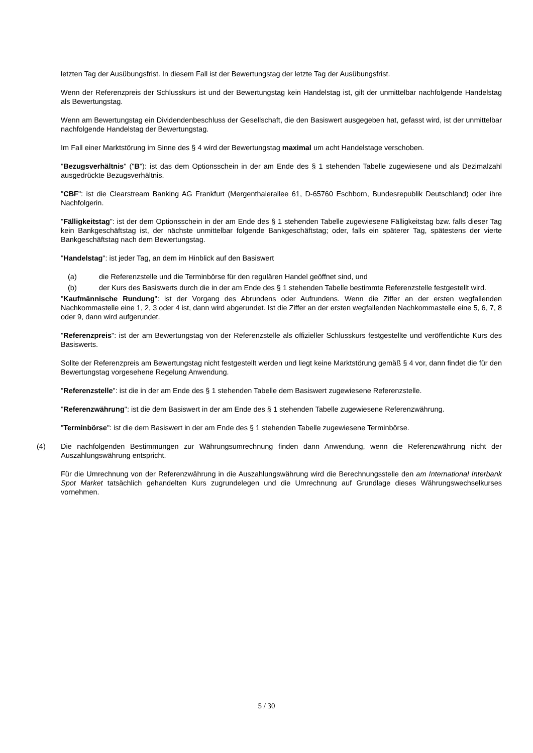letzten Tag der Ausübungsfrist. In diesem Fall ist der Bewertungstag der letzte Tag der Ausübungsfrist.
Wenn der Referenzpreis der Schlusskurs ist und der Bewertungstag kein Handelstag ist, gilt der unmittelbar nachfolgende Handelstag als Bewertungstag.
Wenn am Bewertungstag ein Dividendenbeschluss der Gesellschaft, die den Basiswert ausgegeben hat, gefasst wird, ist der unmittelbar nachfolgende Handelstag der Bewertungstag.
Im Fall einer Marktstörung im Sinne des § 4 wird der Bewertungstag maximal um acht Handelstage verschoben.
"Bezugsverhältnis" ("B"): ist das dem Optionsschein in der am Ende des § 1 stehenden Tabelle zugewiesene und als Dezimalzahl ausgedrückte Bezugsverhältnis.
"CBF": ist die Clearstream Banking AG Frankfurt (Mergenthalerallee 61, D-65760 Eschborn, Bundesrepublik Deutschland) oder ihre Nachfolgerin.
"Fälligkeitstag": ist der dem Optionsschein in der am Ende des § 1 stehenden Tabelle zugewiesene Fälligkeitstag bzw. falls dieser Tag kein Bankgeschäftstag ist, der nächste unmittelbar folgende Bankgeschäftstag; oder, falls ein späterer Tag, spätestens der vierte Bankgeschäftstag nach dem Bewertungstag.
"Handelstag": ist jeder Tag, an dem im Hinblick auf den Basiswert
(a) die Referenzstelle und die Terminbörse für den regulären Handel geöffnet sind, und
(b) der Kurs des Basiswerts durch die in der am Ende des § 1 stehenden Tabelle bestimmte Referenzstelle festgestellt wird.
"Kaufmännische Rundung": ist der Vorgang des Abrundens oder Aufrundens. Wenn die Ziffer an der ersten wegfallenden Nachkommastelle eine 1, 2, 3 oder 4 ist, dann wird abgerundet. Ist die Ziffer an der ersten wegfallenden Nachkommastelle eine 5, 6, 7, 8 oder 9, dann wird aufgerundet.
"Referenzpreis": ist der am Bewertungstag von der Referenzstelle als offizieller Schlusskurs festgestellte und veröffentlichte Kurs des Basiswerts.
Sollte der Referenzpreis am Bewertungstag nicht festgestellt werden und liegt keine Marktstörung gemäß § 4 vor, dann findet die für den Bewertungstag vorgesehene Regelung Anwendung.
"Referenzstelle": ist die in der am Ende des § 1 stehenden Tabelle dem Basiswert zugewiesene Referenzstelle.
"Referenzwährung": ist die dem Basiswert in der am Ende des § 1 stehenden Tabelle zugewiesene Referenzwährung.
"Terminbörse": ist die dem Basiswert in der am Ende des § 1 stehenden Tabelle zugewiesene Terminbörse.
(4) Die nachfolgenden Bestimmungen zur Währungsumrechnung finden dann Anwendung, wenn die Referenzwährung nicht der Auszahlungswährung entspricht.
Für die Umrechnung von der Referenzwährung in die Auszahlungswährung wird die Berechnungsstelle den am International Interbank Spot Market tatsächlich gehandelten Kurs zugrundelegen und die Umrechnung auf Grundlage dieses Währungswechselkurses vornehmen.
5 / 30